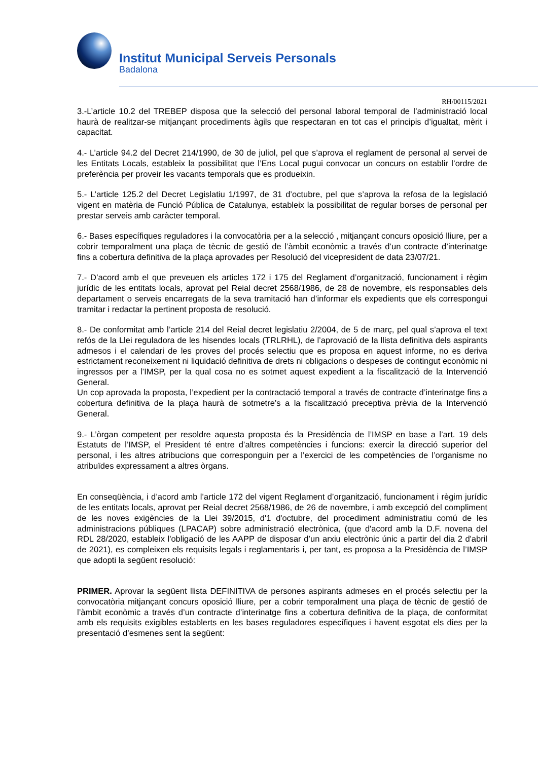Institut Municipal Serveis Personals
Badalona
RH/00115/2021
3.-L’article 10.2 del TREBEP disposa que la selecció del personal laboral temporal de l’administració local haurà de realitzar-se mitjançant procediments àgils que respectaran en tot cas el principis d’igualtat, mèrit i capacitat.
4.- L’article 94.2 del Decret 214/1990, de 30 de juliol, pel que s’aprova el reglament de personal al servei de les Entitats Locals, estableix la possibilitat que l’Ens Local pugui convocar un concurs on establir l’ordre de preferència per proveir les vacants temporals que es produeixin.
5.- L’article 125.2 del Decret Legislatiu 1/1997, de 31 d’octubre, pel que s’aprova la refosa de la legislació vigent en matèria de Funció Pública de Catalunya, estableix la possibilitat de regular borses de personal per prestar serveis amb caràcter temporal.
6.- Bases específiques reguladores i la convocatòria per a la selecció , mitjançant concurs oposició lliure, per a cobrir temporalment una plaça de tècnic de gestió de l’àmbit econòmic a través d’un contracte d’interinatge fins a cobertura definitiva de la plaça aprovades per Resolució del vicepresident de data 23/07/21.
7.- D’acord amb el que preveuen els articles 172 i 175 del Reglament d’organització, funcionament i règim jurídic de les entitats locals, aprovat pel Reial decret 2568/1986, de 28 de novembre, els responsables dels departament o serveis encarregats de la seva tramitació han d’informar els expedients que els correspongui tramitar i redactar la pertinent proposta de resolució.
8.- De conformitat amb l’article 214 del Reial decret legislatiu 2/2004, de 5 de març, pel qual s’aprova el text refós de la Llei reguladora de les hisendes locals (TRLRHL), de l’aprovació de la llista definitiva dels aspirants admesos i el calendari de les proves del procés selectiu que es proposa en aquest informe, no es deriva estrictament reconeixement ni liquidació definitiva de drets ni obligacions o despeses de contingut econòmic ni ingressos per a l’IMSP, per la qual cosa no es sotmet aquest expedient a la fiscalització de la Intervenció General.
Un cop aprovada la proposta, l’expedient per la contractació temporal a través de contracte d’interinatge fins a cobertura definitiva de la plaça haurà de sotmetre’s a la fiscalització preceptiva prèvia de la Intervenció General.
9.- L’òrgan competent per resoldre aquesta proposta és la Presidència de l’IMSP en base a l’art. 19 dels Estatuts de l’IMSP, el President té entre d’altres competències i funcions: exercir la direcció superior del personal, i les altres atribucions que corresponguin per a l’exercici de les competències de l’organisme no atribuïdes expressament a altres òrgans.
En conseqüència, i d’acord amb l’article 172 del vigent Reglament d’organització, funcionament i règim jurídic de les entitats locals, aprovat per Reial decret 2568/1986, de 26 de novembre, i amb excepció del compliment de les noves exigències de la Llei 39/2015, d'1 d'octubre, del procediment administratiu comú de les administracions públiques (LPACAP) sobre administració electrònica, (que d'acord amb la D.F. novena del RDL 28/2020, estableix l'obligació de les AAPP de disposar d’un arxiu electrònic únic a partir del dia 2 d'abril de 2021), es compleixen els requisits legals i reglamentaris i, per tant, es proposa a la Presidència de l’IMSP que adopti la següent resolució:
PRIMER. Aprovar la següent llista DEFINITIVA de persones aspirants admeses en el procés selectiu per la convocatòria mitjançant concurs oposició lliure, per a cobrir temporalment una plaça de tècnic de gestió de l’àmbit econòmic a través d’un contracte d’interinatge fins a cobertura definitiva de la plaça, de conformitat amb els requisits exigibles establerts en les bases reguladores específiques i havent esgotat els dies per la presentació d’esmenes sent la següent: